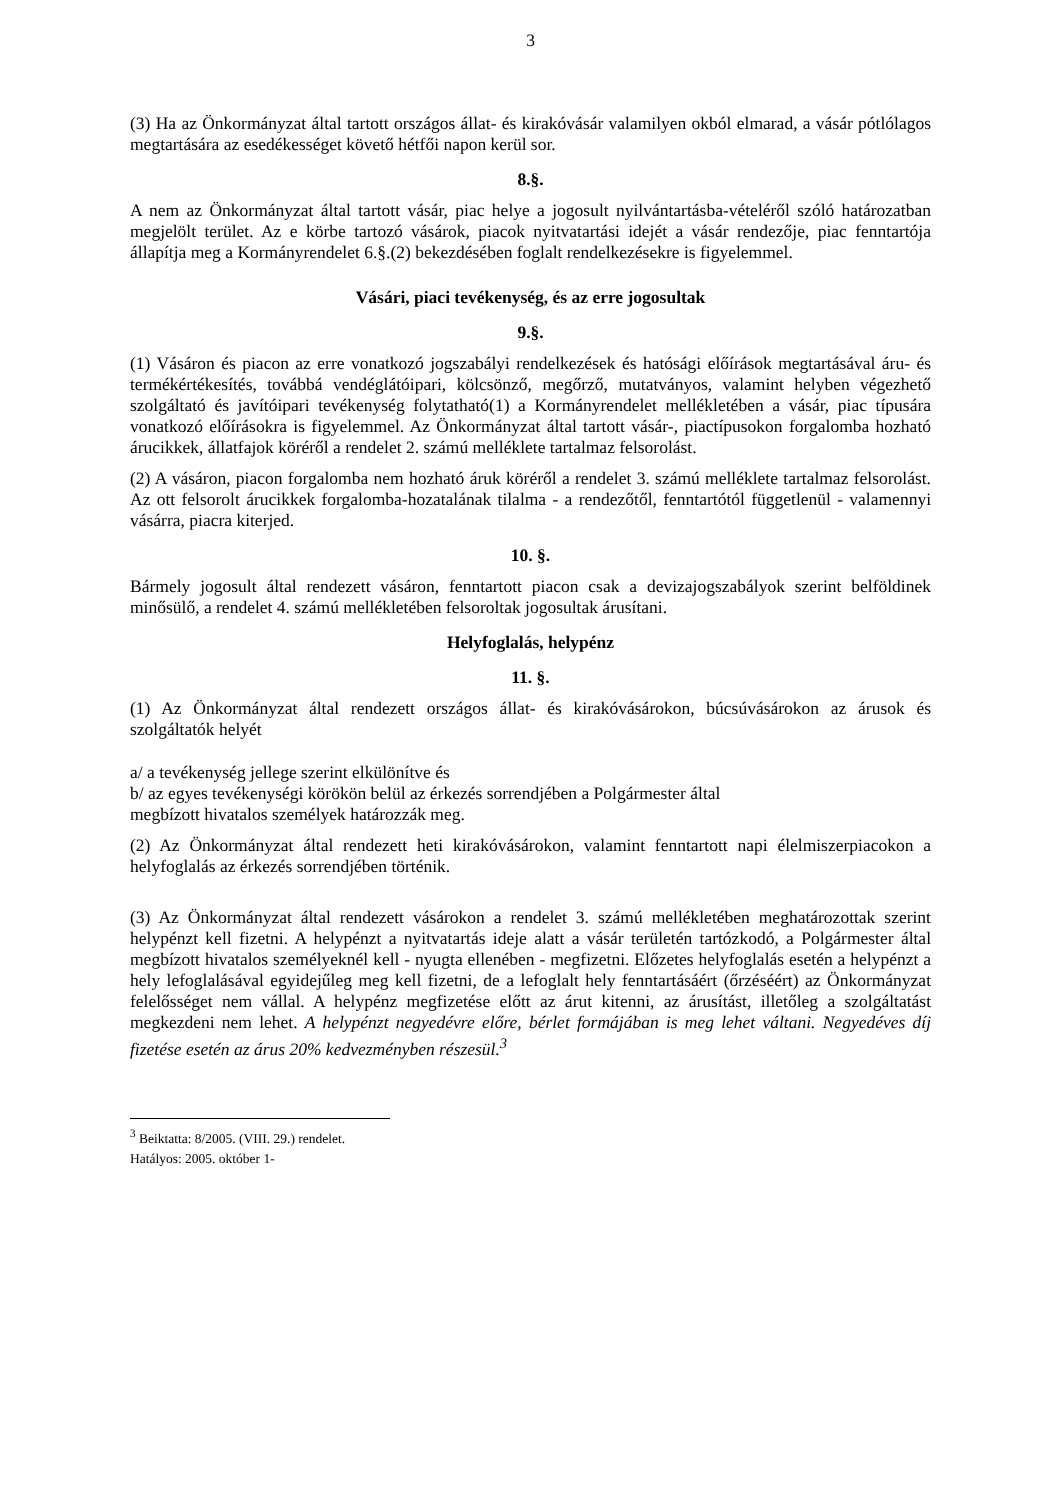3
(3) Ha az Önkormányzat által tartott országos állat- és kirakóvásár valamilyen okból elmarad, a vásár pótlólagos megtartására az esedékességet követő hétfői napon kerül sor.
8.§.
A nem az Önkormányzat által tartott vásár, piac helye a jogosult nyilvántartásba-vételéről szóló határozatban megjelölt terület. Az e körbe tartozó vásárok, piacok nyitvatartási idejét a vásár rendezője, piac fenntartója állapítja meg a Kormányrendelet 6.§.(2) bekezdésében foglalt rendelkezésekre is figyelemmel.
Vásári, piaci tevékenység, és az erre jogosultak
9.§.
(1) Vásáron és piacon az erre vonatkozó jogszabályi rendelkezések és hatósági előírások megtartásával áru- és termékértékesítés, továbbá vendéglátóipari, kölcsönző, megőrző, mutatványos, valamint helyben végezhető szolgáltató és javítóipari tevékenység folytatható(1) a Kormányrendelet mellékletében a vásár, piac típusára vonatkozó előírásokra is figyelemmel. Az Önkormányzat által tartott vásár-, piactípusokon forgalomba hozható árucikkek, állatfajok köréről a rendelet 2. számú melléklete tartalmaz felsorolást.
(2) A vásáron, piacon forgalomba nem hozható áruk köréről a rendelet 3. számú melléklete tartalmaz felsorolást. Az ott felsorolt árucikkek forgalomba-hozatalának tilalma - a rendezőtől, fenntartótól függetlenül - valamennyi vásárra, piacra kiterjed.
10. §.
Bármely jogosult által rendezett vásáron, fenntartott piacon csak a devizajogszabályok szerint belföldinek minősülő, a rendelet 4. számú mellékletében felsoroltak jogosultak árusítani.
Helyfoglalás, helypénz
11. §.
(1) Az Önkormányzat által rendezett országos állat- és kirakóvásárokon, búcsúvásárokon az árusok és szolgáltatók helyét
a/ a tevékenység jellege szerint elkülönítve és
b/ az egyes tevékenységi körökön belül az érkezés sorrendjében a Polgármester által
megbízott hivatalos személyek határozzák meg.
(2) Az Önkormányzat által rendezett heti kirakóvásárokon, valamint fenntartott napi élelmiszerpiacokon a helyfoglalás az érkezés sorrendjében történik.
(3) Az Önkormányzat által rendezett vásárokon a rendelet 3. számú mellékletében meghatározottak szerint helypénzt kell fizetni. A helypénzt a nyitvatartás ideje alatt a vásár területén tartózkodó, a Polgármester által megbízott hivatalos személyeknél kell - nyugta ellenében - megfizetni. Előzetes helyfoglalás esetén a helypénzt a hely lefoglalásával egyidejűleg meg kell fizetni, de a lefoglalt hely fenntartásáért (őrzéséért) az Önkormányzat felelősséget nem vállal. A helypénz megfizetése előtt az árut kitenni, az árusítást, illetőleg a szolgáltatást megkezdeni nem lehet. A helypénzt negyedévre előre, bérlet formájában is meg lehet váltani. Negyedéves díj fizetése esetén az árus 20% kedvezményben részesül.<sup>3</sup>
<sup>3</sup> Beiktatta: 8/2005. (VIII. 29.) rendelet. Hatályos: 2005. október 1-